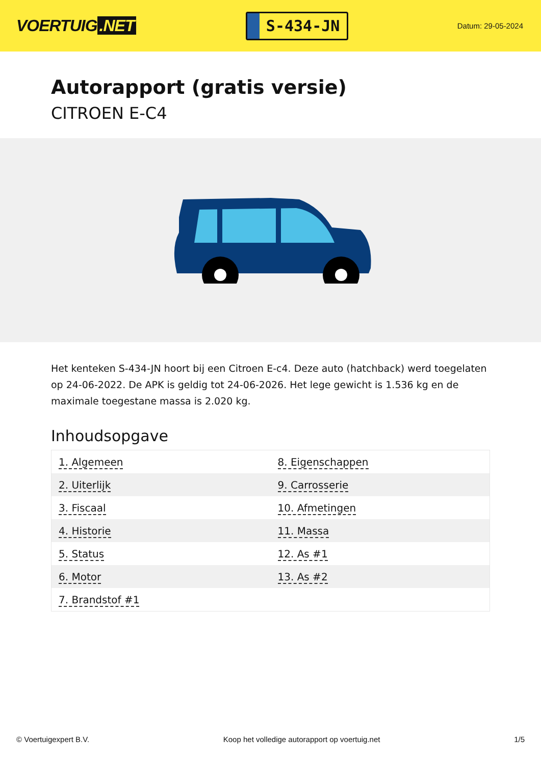VOERTUIG.NET
S-434-JN
Datum: 29-05-2024
Autorapport (gratis versie)
CITROEN E-C4
Het kenteken S-434-JN hoort bij een Citroen E-c4. Deze auto (hatchback) werd toegelaten op 24-06-2022. De APK is geldig tot 24-06-2026. Het lege gewicht is 1.536 kg en de maximale toegestane massa is 2.020 kg.
Inhoudsopgave
| 1. Algemeen | 8. Eigenschappen |
| 2. Uiterlijk | 9. Carrosserie |
| 3. Fiscaal | 10. Afmetingen |
| 4. Historie | 11. Massa |
| 5. Status | 12. As #1 |
| 6. Motor | 13. As #2 |
| 7. Brandstof #1 | |
© Voertuigexpert B.V. Koop het volledige autorapport op voertuig.net 1/5